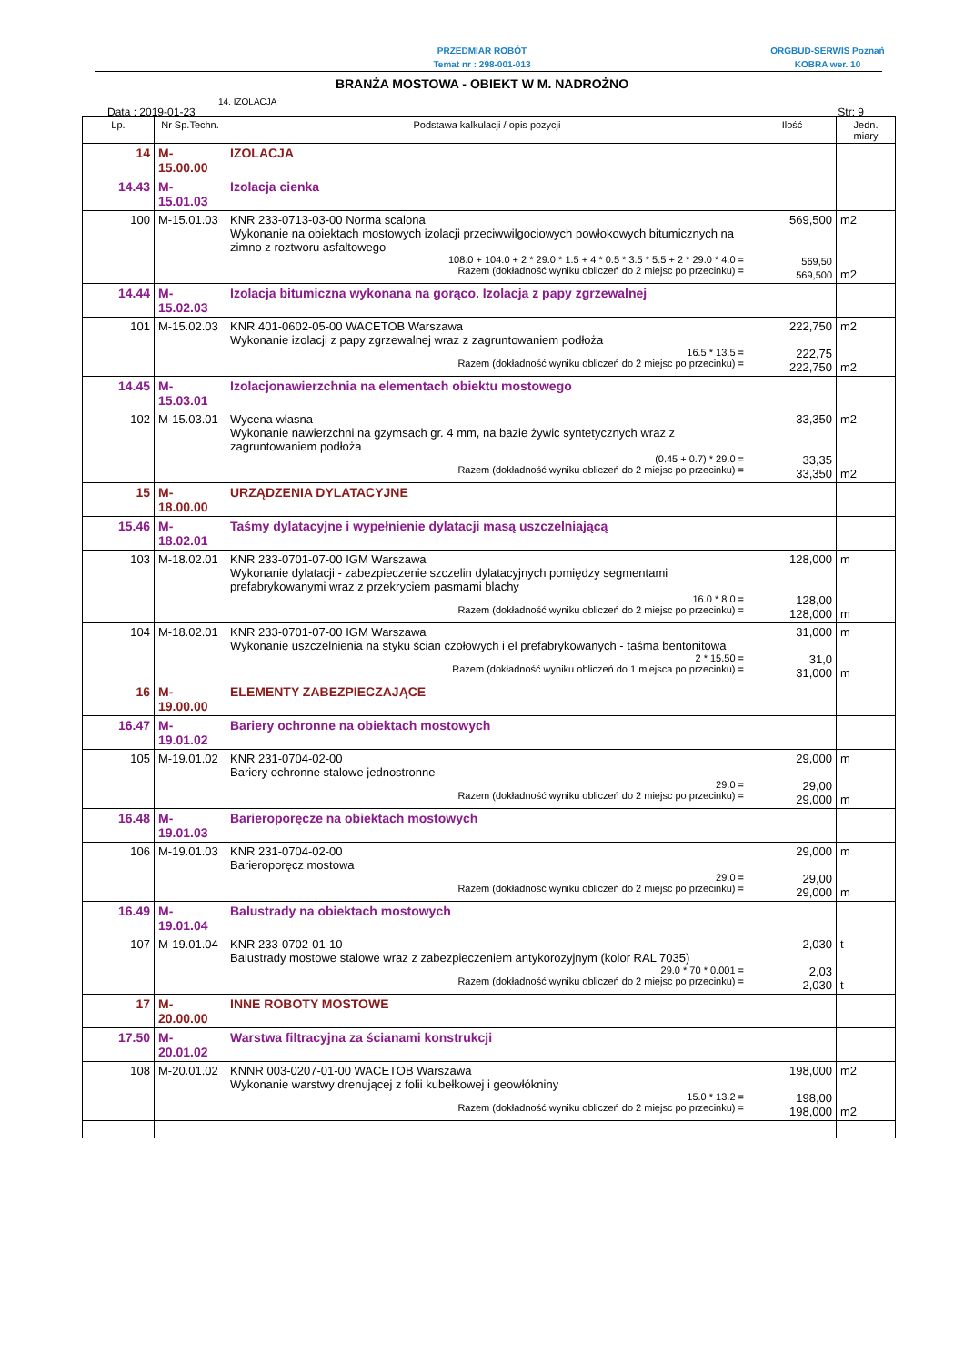PRZEDMIAR ROBÓT
Temat nr : 298-001-013
ORGBUD-SERWIS Poznań
KOBRA wer. 10
BRANŻA MOSTOWA - OBIEKT W M. NADROŻNO
14. IZOLACJA
Data : 2019-01-23 Str: 9
| Lp. | Nr Sp.Techn. | Podstawa kalkulacji / opis pozycji | Ilość | Jedn. miary |
| --- | --- | --- | --- | --- |
| 14 | M-15.00.00 | IZOLACJA | | |
| 14.43 | M-15.01.03 | Izolacja cienka | | |
| 100 | M-15.01.03 | KNR 233-0713-03-00 Norma scalona Wykonanie na obiektach mostowych izolacji przeciwwilgociowych powłokowych bitumicznych na zimno z roztworu asfaltowego 108.0 + 104.0 + 2 * 29.0 * 1.5 + 4 * 0.5 * 3.5 * 5.5 + 2 * 29.0 * 4.0 = Razem (dokładność wyniku obliczeń do 2 miejsc po przecinku) = | 569,500 569,50 569,500 | m2 m2 |
| 14.44 | M-15.02.03 | Izolacja bitumiczna wykonana na gorąco. Izolacja z papy zgrzewalnej | | |
| 101 | M-15.02.03 | KNR 401-0602-05-00 WACETOB Warszawa Wykonanie izolacji z papy zgrzewalnej wraz z zagruntowaniem podłoża 16.5 * 13.5 = Razem (dokładność wyniku obliczeń do 2 miejsc po przecinku) = | 222,750 222,75 222,750 | m2 m2 |
| 14.45 | M-15.03.01 | Izolacjonawierzchnia na elementach obiektu mostowego | | |
| 102 | M-15.03.01 | Wycena własna Wykonanie nawierzchni na gzymsach gr. 4 mm, na bazie żywic syntetycznych wraz z zagruntowaniem podłoża (0.45 + 0.7) * 29.0 = Razem (dokładność wyniku obliczeń do 2 miejsc po przecinku) = | 33,350 33,35 33,350 | m2 m2 |
| 15 | M-18.00.00 | URZĄDZENIA DYLATACYJNE | | |
| 15.46 | M-18.02.01 | Taśmy dylatacyjne i wypełnienie dylatacji masą uszczelniającą | | |
| 103 | M-18.02.01 | KNR 233-0701-07-00 IGM Warszawa Wykonanie dylatacji - zabezpieczenie szczelin dylatacyjnych pomiędzy segmentami prefabrykowanymi wraz z przekryciem pasmami blachy 16.0 * 8.0 = Razem (dokładność wyniku obliczeń do 2 miejsc po przecinku) = | 128,000 128,00 128,000 | m m |
| 104 | M-18.02.01 | KNR 233-0701-07-00 IGM Warszawa Wykonanie uszczelnienia na styku ścian czołowych i el prefabrykowanych - taśma bentonitowa 2 * 15.50 = Razem (dokładność wyniku obliczeń do 1 miejsca po przecinku) = | 31,000 31,0 31,000 | m m |
| 16 | M-19.00.00 | ELEMENTY ZABEZPIECZAJĄCE | | |
| 16.47 | M-19.01.02 | Bariery ochronne na obiektach mostowych | | |
| 105 | M-19.01.02 | KNR 231-0704-02-00 Bariery ochronne stalowe jednostronne 29.0 = Razem (dokładność wyniku obliczeń do 2 miejsc po przecinku) = | 29,000 29,00 29,000 | m m |
| 16.48 | M-19.01.03 | Barieroporęcze na obiektach mostowych | | |
| 106 | M-19.01.03 | KNR 231-0704-02-00 Barieroporęcz mostowa 29.0 = Razem (dokładność wyniku obliczeń do 2 miejsc po przecinku) = | 29,000 29,00 29,000 | m m |
| 16.49 | M-19.01.04 | Balustrady na obiektach mostowych | | |
| 107 | M-19.01.04 | KNR 233-0702-01-10 Balustrady mostowe stalowe wraz z zabezpieczeniem antykorozyjnym (kolor RAL 7035) 29.0 * 70 * 0.001 = Razem (dokładność wyniku obliczeń do 2 miejsc po przecinku) = | 2,030 2,03 2,030 | t t |
| 17 | M-20.00.00 | INNE ROBOTY MOSTOWE | | |
| 17.50 | M-20.01.02 | Warstwa filtracyjna za ścianami konstrukcji | | |
| 108 | M-20.01.02 | KNNR 003-0207-01-00 WACETOB Warszawa Wykonanie warstwy drenującej z folii kubełkowej i geowłókniny 15.0 * 13.2 = Razem (dokładność wyniku obliczeń do 2 miejsc po przecinku) = | 198,000 198,00 198,000 | m2 m2 |